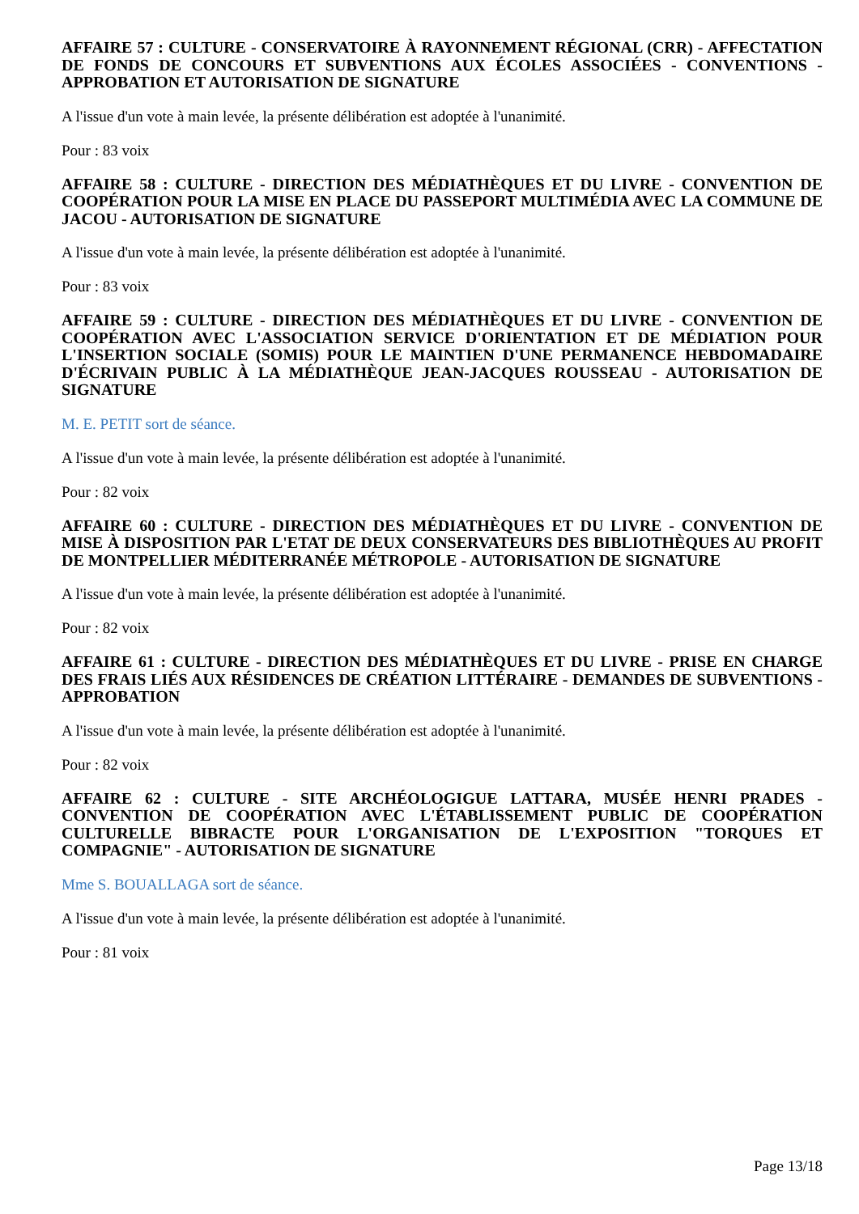AFFAIRE 57 : CULTURE - CONSERVATOIRE À RAYONNEMENT RÉGIONAL (CRR) - AFFECTATION DE FONDS DE CONCOURS ET SUBVENTIONS AUX ÉCOLES ASSOCIÉES - CONVENTIONS - APPROBATION ET AUTORISATION DE SIGNATURE
A l'issue d'un vote à main levée, la présente délibération est adoptée à l'unanimité.
Pour : 83 voix
AFFAIRE 58 : CULTURE - DIRECTION DES MÉDIATHÈQUES ET DU LIVRE - CONVENTION DE COOPÉRATION POUR LA MISE EN PLACE DU PASSEPORT MULTIMÉDIA AVEC LA COMMUNE DE JACOU - AUTORISATION DE SIGNATURE
A l'issue d'un vote à main levée, la présente délibération est adoptée à l'unanimité.
Pour : 83 voix
AFFAIRE 59 : CULTURE - DIRECTION DES MÉDIATHÈQUES ET DU LIVRE - CONVENTION DE COOPÉRATION AVEC L'ASSOCIATION SERVICE D'ORIENTATION ET DE MÉDIATION POUR L'INSERTION SOCIALE (SOMIS) POUR LE MAINTIEN D'UNE PERMANENCE HEBDOMADAIRE D'ÉCRIVAIN PUBLIC À LA MÉDIATHÈQUE JEAN-JACQUES ROUSSEAU - AUTORISATION DE SIGNATURE
M. E. PETIT sort de séance.
A l'issue d'un vote à main levée, la présente délibération est adoptée à l'unanimité.
Pour : 82 voix
AFFAIRE 60 : CULTURE - DIRECTION DES MÉDIATHÈQUES ET DU LIVRE - CONVENTION DE MISE À DISPOSITION PAR L'ETAT DE DEUX CONSERVATEURS DES BIBLIOTHÈQUES AU PROFIT DE MONTPELLIER MÉDITERRANÉE MÉTROPOLE - AUTORISATION DE SIGNATURE
A l'issue d'un vote à main levée, la présente délibération est adoptée à l'unanimité.
Pour : 82 voix
AFFAIRE 61 : CULTURE - DIRECTION DES MÉDIATHÈQUES ET DU LIVRE - PRISE EN CHARGE DES FRAIS LIÉS AUX RÉSIDENCES DE CRÉATION LITTÉRAIRE - DEMANDES DE SUBVENTIONS - APPROBATION
A l'issue d'un vote à main levée, la présente délibération est adoptée à l'unanimité.
Pour : 82 voix
AFFAIRE 62 : CULTURE - SITE ARCHÉOLOGIGUE LATTARA, MUSÉE HENRI PRADES - CONVENTION DE COOPÉRATION AVEC L'ÉTABLISSEMENT PUBLIC DE COOPÉRATION CULTURELLE BIBRACTE POUR L'ORGANISATION DE L'EXPOSITION "TORQUES ET COMPAGNIE" - AUTORISATION DE SIGNATURE
Mme S. BOUALLAGA sort de séance.
A l'issue d'un vote à main levée, la présente délibération est adoptée à l'unanimité.
Pour : 81 voix
Page 13/18